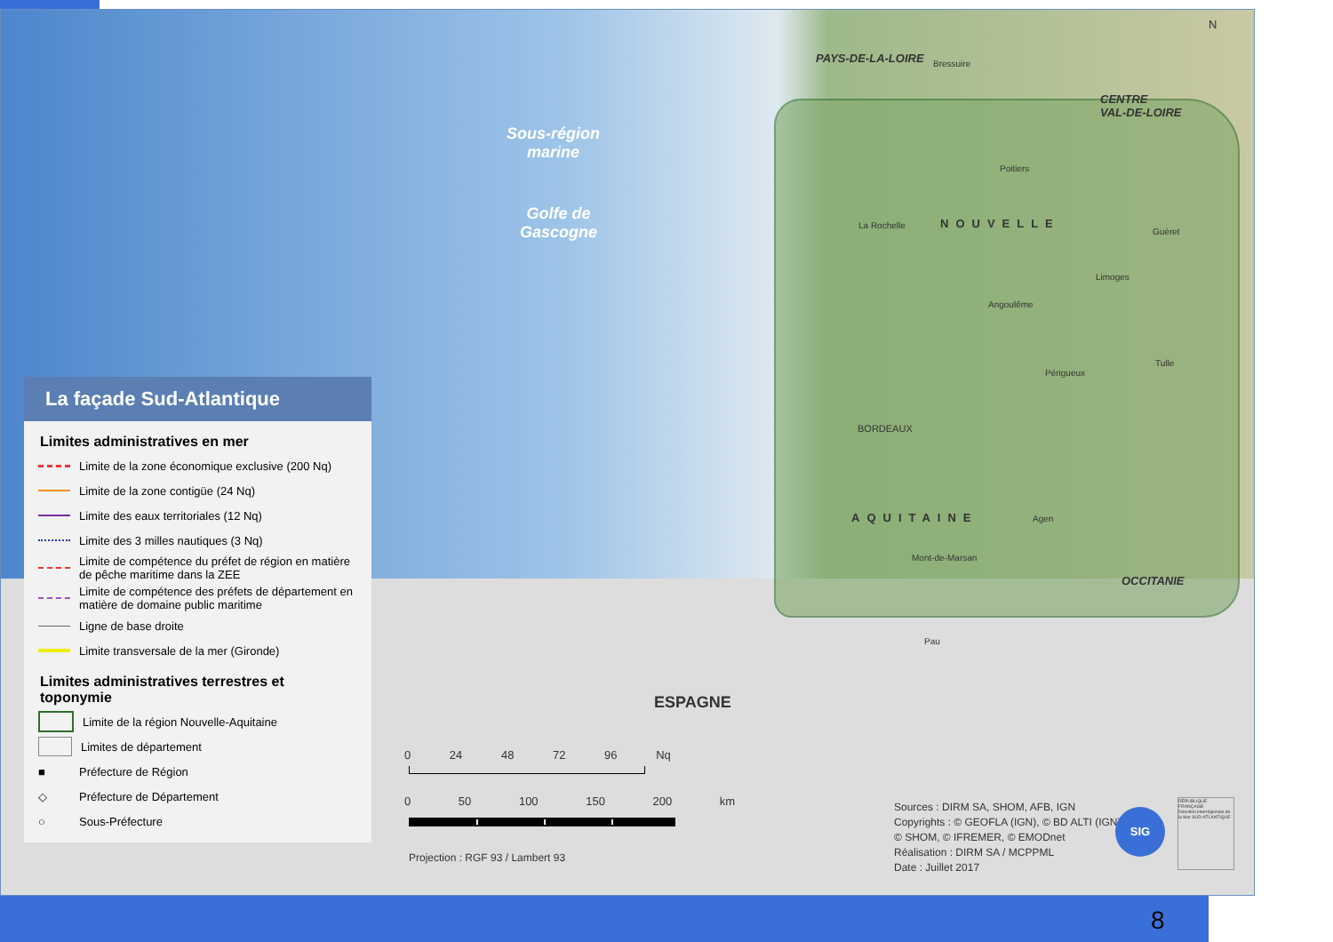Sous-région
marine
Golfe de
Gascogne
PAYS-DE-LA-LOIRE
CENTRE
VAL-DE-LOIRE
NOUVELLE
AQUITAINE
OCCITANIE
ESPAGNE
BORDEAUX
La Rochelle
Poitiers
Limoges
Angoulême
Périgueux
Agen
Mont-de-Marsan
Pau
Bressuire
Guéret
Tulle
N
La façade Sud-Atlantique
Limites administratives en mer
Limite de la zone économique exclusive (200 Nq)
Limite de la zone contigüe (24 Nq)
Limite des eaux territoriales (12 Nq)
Limite des 3 milles nautiques (3 Nq)
Limite de compétence du préfet de région en matière de pêche maritime dans la ZEE
Limite de compétence des préfets de département en matière de domaine public maritime
Ligne de base droite
Limite transversale de la mer (Gironde)
Limites administratives terrestres et toponymie
Limite de la région Nouvelle-Aquitaine
Limites de département
■
Préfecture de Région
◇
Préfecture de Département
○
Sous-Préfecture
0 24 48 72 96 Nq
0 50 100 150 200 km
Projection : RGF 93 / Lambert 93
Sources : DIRM SA, SHOM, AFB, IGN
Copyrights : © GEOFLA (IGN), © BD ALTI (IGN),
© SHOM, © IFREMER, © EMODnet
Réalisation : DIRM SA / MCPPML
Date : Juillet 2017
SIG
RÉPUBLIQUE FRANÇAISE
Direction interrégionale de la Mer SUD-ATLANTIQUE
8